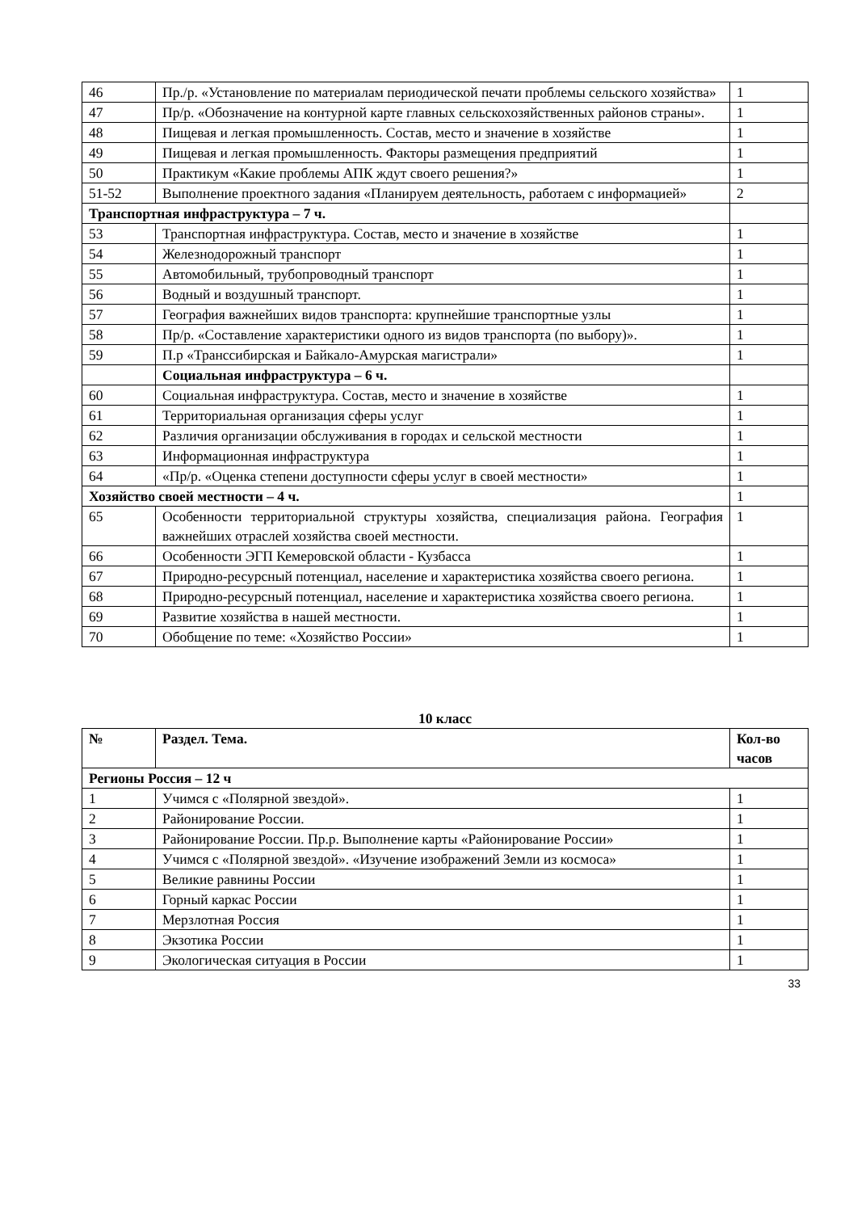| 46 | Пр./р. «Установление по материалам периодической печати проблемы сельского хозяйства» | 1 |
| 47 | Пр/р. «Обозначение на контурной карте главных сельскохозяйственных районов страны». | 1 |
| 48 | Пищевая и легкая промышленность. Состав, место и значение в хозяйстве | 1 |
| 49 | Пищевая и легкая промышленность. Факторы размещения предприятий | 1 |
| 50 | Практикум «Какие проблемы АПК ждут своего решения?» | 1 |
| 51-52 | Выполнение проектного задания «Планируем деятельность, работаем с информацией» | 2 |
| Транспортная инфраструктура – 7 ч. | | |
| 53 | Транспортная инфраструктура. Состав, место и значение в хозяйстве | 1 |
| 54 | Железнодорожный транспорт | 1 |
| 55 | Автомобильный, трубопроводный транспорт | 1 |
| 56 | Водный и воздушный транспорт. | 1 |
| 57 | География важнейших видов транспорта: крупнейшие транспортные узлы | 1 |
| 58 | Пр/р. «Составление характеристики одного из видов транспорта (по выбору)». | 1 |
| 59 | П.р «Транссибирская и Байкало-Амурская магистрали» | 1 |
| | Социальная инфраструктура – 6 ч. | |
| 60 | Социальная инфраструктура. Состав, место и значение в хозяйстве | 1 |
| 61 | Территориальная организация сферы услуг | 1 |
| 62 | Различия организации обслуживания в городах и сельской местности | 1 |
| 63 | Информационная инфраструктура | 1 |
| 64 | «Пр/р. «Оценка степени доступности сферы услуг в своей местности» | 1 |
| Хозяйство своей местности – 4 ч. | | 1 |
| 65 | Особенности территориальной структуры хозяйства, специализация района. География важнейших отраслей хозяйства своей местности. | 1 |
| 66 | Особенности ЭГП Кемеровской области - Кузбасса | 1 |
| 67 | Природно-ресурсный потенциал, население и характеристика хозяйства своего региона. | 1 |
| 68 | Природно-ресурсный потенциал, население и характеристика хозяйства своего региона. | 1 |
| 69 | Развитие хозяйства в нашей местности. | 1 |
| 70 | Обобщение по теме: «Хозяйство России» | 1 |
10 класс
| № | Раздел. Тема. | Кол-во часов |
| --- | --- | --- |
| Регионы Россия – 12 ч | | |
| 1 | Учимся с «Полярной звездой». | 1 |
| 2 | Районирование России. | 1 |
| 3 | Районирование России. Пр.р. Выполнение карты «Районирование России» | 1 |
| 4 | Учимся с «Полярной звездой». «Изучение изображений Земли из космоса» | 1 |
| 5 | Великие равнины России | 1 |
| 6 | Горный каркас России | 1 |
| 7 | Мерзлотная Россия | 1 |
| 8 | Экзотика России | 1 |
| 9 | Экологическая ситуация в России | 1 |
33